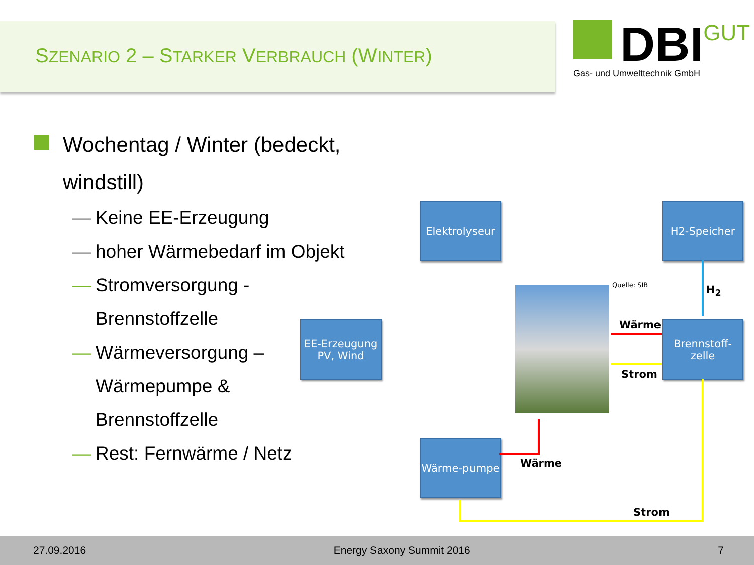SZENARIO 2 – STARKER VERBRAUCH (WINTER)
DBI GUT
Gas- und Umwelttechnik GmbH
Wochentag / Winter (bedeckt, windstill)
— Keine EE-Erzeugung
— hoher Wärmebedarf im Objekt
— Stromversorgung - Brennstoffzelle
— Wärmeversorgung – Wärmepumpe & Brennstoffzelle
— Rest: Fernwärme / Netz
Elektrolyseur
H2-Speicher
EE-Erzeugung PV, Wind
Brennstoff-zelle
Wärme-pumpe
H<sub>2</sub>
Wärme
Strom
Wärme
Strom
Quelle: SIB
27.09.2016 Energy Saxony Summit 2016 7